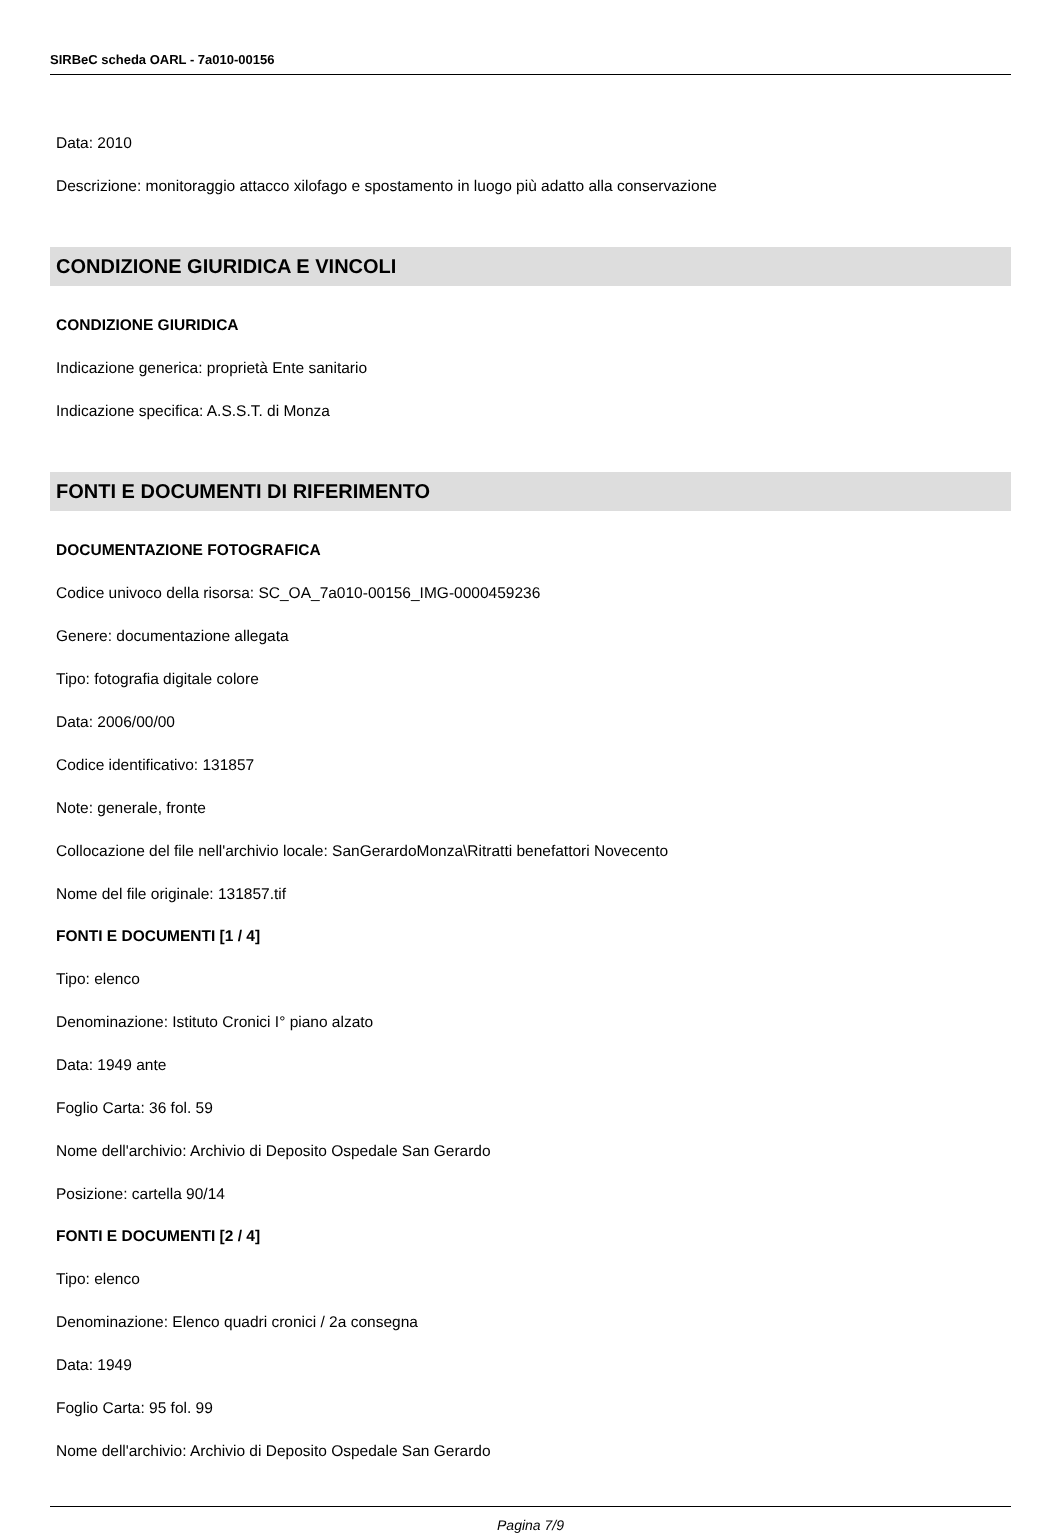SIRBeC scheda OARL - 7a010-00156
Data: 2010
Descrizione: monitoraggio attacco xilofago e spostamento in luogo più adatto alla conservazione
CONDIZIONE GIURIDICA E VINCOLI
CONDIZIONE GIURIDICA
Indicazione generica: proprietà Ente sanitario
Indicazione specifica: A.S.S.T. di Monza
FONTI E DOCUMENTI DI RIFERIMENTO
DOCUMENTAZIONE FOTOGRAFICA
Codice univoco della risorsa: SC_OA_7a010-00156_IMG-0000459236
Genere: documentazione allegata
Tipo: fotografia digitale colore
Data: 2006/00/00
Codice identificativo: 131857
Note: generale, fronte
Collocazione del file nell'archivio locale: SanGerardoMonza\Ritratti benefattori Novecento
Nome del file originale: 131857.tif
FONTI E DOCUMENTI [1 / 4]
Tipo: elenco
Denominazione: Istituto Cronici I° piano alzato
Data: 1949 ante
Foglio Carta: 36 fol. 59
Nome dell'archivio: Archivio di Deposito Ospedale San Gerardo
Posizione: cartella 90/14
FONTI E DOCUMENTI [2 / 4]
Tipo: elenco
Denominazione: Elenco quadri cronici / 2a consegna
Data: 1949
Foglio Carta: 95 fol. 99
Nome dell'archivio: Archivio di Deposito Ospedale San Gerardo
Pagina 7/9